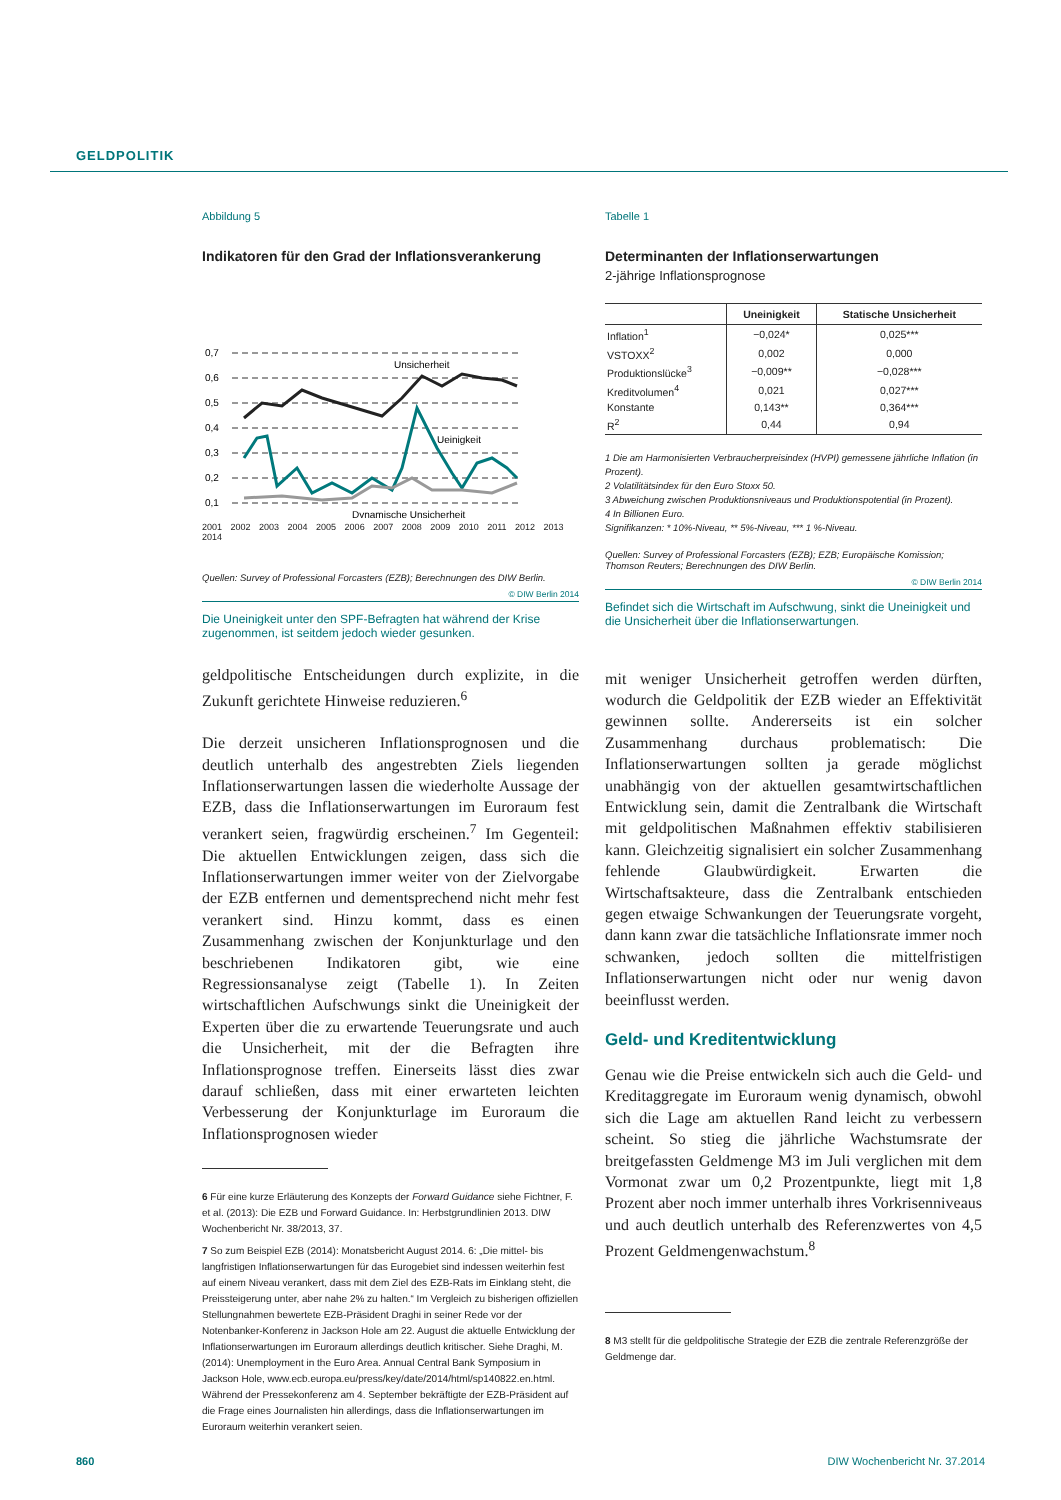GELDPOLITIK
Abbildung 5
Indikatoren für den Grad der Inflationsverankerung
0,7
0,6
0,5
0,4
0,3
0,2
0,1
Unsicherheit
Ueinigkeit
Dynamische Unsicherheit
2001 2002 2003 2004 2005 2006 2007 2008 2009 2010 2011 2012 2013 2014
Quellen: Survey of Professional Forcasters (EZB); Berechnungen des DIW Berlin.
© DIW Berlin 2014
Die Uneinigkeit unter den SPF-Befragten hat während der Krise zugenommen, ist seitdem jedoch wieder gesunken.
geldpolitische Entscheidungen durch explizite, in die Zukunft gerichtete Hinweise reduzieren.<sup>6</sup>
Die derzeit unsicheren Inflationsprognosen und die deutlich unterhalb des angestrebten Ziels liegenden Inflationserwartungen lassen die wiederholte Aussage der EZB, dass die Inflationserwartungen im Euroraum fest verankert seien, fragwürdig erscheinen.<sup>7</sup> Im Gegenteil: Die aktuellen Entwicklungen zeigen, dass sich die Inflationserwartungen immer weiter von der Zielvorgabe der EZB entfernen und dementsprechend nicht mehr fest verankert sind. Hinzu kommt, dass es einen Zusammenhang zwischen der Konjunkturlage und den beschriebenen Indikatoren gibt, wie eine Regressionsanalyse zeigt (Tabelle 1). In Zeiten wirtschaftlichen Aufschwungs sinkt die Uneinigkeit der Experten über die zu erwartende Teuerungsrate und auch die Unsicherheit, mit der die Befragten ihre Inflationsprognose treffen. Einerseits lässt dies zwar darauf schließen, dass mit einer erwarteten leichten Verbesserung der Konjunkturlage im Euroraum die Inflationsprognosen wieder
6 Für eine kurze Erläuterung des Konzepts der Forward Guidance siehe Fichtner, F. et al. (2013): Die EZB und Forward Guidance. In: Herbstgrundlinien 2013. DIW Wochenbericht Nr. 38/2013, 37.
7 So zum Beispiel EZB (2014): Monatsbericht August 2014. 6: „Die mittel- bis langfristigen Inflationserwartungen für das Eurogebiet sind indessen weiterhin fest auf einem Niveau verankert, dass mit dem Ziel des EZB-Rats im Einklang steht, die Preissteigerung unter, aber nahe 2% zu halten.“ Im Vergleich zu bisherigen offiziellen Stellungnahmen bewertete EZB-Präsident Draghi in seiner Rede vor der Notenbanker-Konferenz in Jackson Hole am 22. August die aktuelle Entwicklung der Inflationserwartungen im Euroraum allerdings deutlich kritischer. Siehe Draghi, M. (2014): Unemployment in the Euro Area. Annual Central Bank Symposium in Jackson Hole, www.ecb.europa.eu/press/key/date/2014/html/sp140822.en.html. Während der Pressekonferenz am 4. September bekräftigte der EZB-Präsident auf die Frage eines Journalisten hin allerdings, dass die Inflationserwartungen im Euroraum weiterhin verankert seien.
Tabelle 1
Determinanten der Inflationserwartungen
2-jährige Inflationsprognose
| | Uneinigkeit | Statische Unsicherheit |
| --- | --- | --- |
| Inflation<sup>1</sup> | −0,024* | 0,025*** |
| VSTOXX<sup>2</sup> | 0,002 | 0,000 |
| Produktionslücke<sup>3</sup> | −0,009** | −0,028*** |
| Kreditvolumen<sup>4</sup> | 0,021 | 0,027*** |
| Konstante | 0,143** | 0,364*** |
| R<sup>2</sup> | 0,44 | 0,94 |
1 Die am Harmonisierten Verbraucherpreisindex (HVPI) gemessene jährliche Inflation (in Prozent).
2 Volatilitätsindex für den Euro Stoxx 50.
3 Abweichung zwischen Produktionsniveaus und Produktionspotential (in Prozent).
4 In Billionen Euro.
Signifikanzen: * 10%-Niveau, ** 5%-Niveau, *** 1 %-Niveau.
Quellen: Survey of Professional Forcasters (EZB); EZB; Europäische Komission; Thomson Reuters; Berechnungen des DIW Berlin.
© DIW Berlin 2014
Befindet sich die Wirtschaft im Aufschwung, sinkt die Uneinigkeit und die Unsicherheit über die Inflationserwartungen.
mit weniger Unsicherheit getroffen werden dürften, wodurch die Geldpolitik der EZB wieder an Effektivität gewinnen sollte. Andererseits ist ein solcher Zusammenhang durchaus problematisch: Die Inflationserwartungen sollten ja gerade möglichst unabhängig von der aktuellen gesamtwirtschaftlichen Entwicklung sein, damit die Zentralbank die Wirtschaft mit geldpolitischen Maßnahmen effektiv stabilisieren kann. Gleichzeitig signalisiert ein solcher Zusammenhang fehlende Glaubwürdigkeit. Erwarten die Wirtschaftsakteure, dass die Zentralbank entschieden gegen etwaige Schwankungen der Teuerungsrate vorgeht, dann kann zwar die tatsächliche Inflationsrate immer noch schwanken, jedoch sollten die mittelfristigen Inflationserwartungen nicht oder nur wenig davon beeinflusst werden.
Geld- und Kreditentwicklung
Genau wie die Preise entwickeln sich auch die Geld- und Kreditaggregate im Euroraum wenig dynamisch, obwohl sich die Lage am aktuellen Rand leicht zu verbessern scheint. So stieg die jährliche Wachstumsrate der breitgefassten Geldmenge M3 im Juli verglichen mit dem Vormonat zwar um 0,2 Prozentpunkte, liegt mit 1,8 Prozent aber noch immer unterhalb ihres Vorkrisenniveaus und auch deutlich unterhalb des Referenzwertes von 4,5 Prozent Geldmengenwachstum.<sup>8</sup>
8 M3 stellt für die geldpolitische Strategie der EZB die zentrale Referenzgröße der Geldmenge dar.
860 DIW Wochenbericht Nr. 37.2014